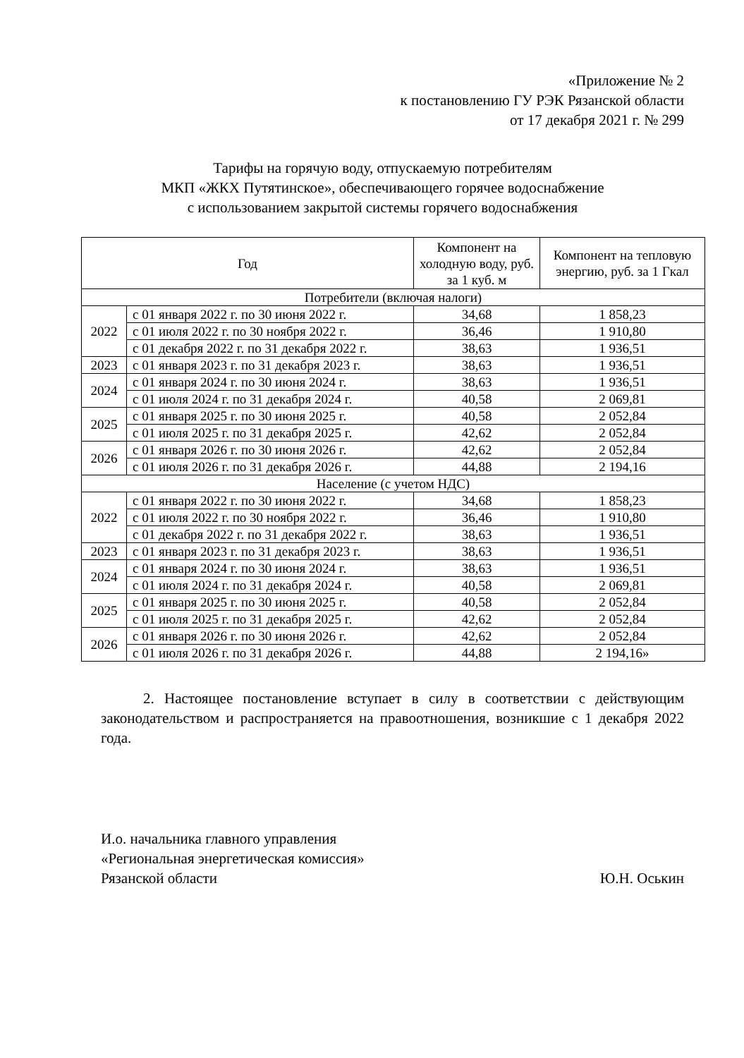«Приложение № 2
к постановлению ГУ РЭК Рязанской области
от 17 декабря 2021 г. № 299
Тарифы на горячую воду, отпускаемую потребителям
МКП «ЖКХ Путятинское», обеспечивающего горячее водоснабжение
с использованием закрытой системы горячего водоснабжения
| Год | | Компонент на холодную воду, руб. за 1 куб. м | Компонент на тепловую энергию, руб. за 1 Гкал |
| --- | --- | --- | --- |
| Потребители (включая налоги) | | | |
| 2022 | с 01 января 2022 г. по 30 июня 2022 г. | 34,68 | 1 858,23 |
| | с 01 июля 2022 г. по 30 ноября 2022 г. | 36,46 | 1 910,80 |
| | с 01 декабря 2022 г. по 31 декабря 2022 г. | 38,63 | 1 936,51 |
| 2023 | с 01 января 2023 г. по 31 декабря 2023 г. | 38,63 | 1 936,51 |
| 2024 | с 01 января 2024 г. по 30 июня 2024 г. | 38,63 | 1 936,51 |
| | с 01 июля 2024 г. по 31 декабря 2024 г. | 40,58 | 2 069,81 |
| 2025 | с 01 января 2025 г. по 30 июня 2025 г. | 40,58 | 2 052,84 |
| | с 01 июля 2025 г. по 31 декабря 2025 г. | 42,62 | 2 052,84 |
| 2026 | с 01 января 2026 г. по 30 июня 2026 г. | 42,62 | 2 052,84 |
| | с 01 июля 2026 г. по 31 декабря 2026 г. | 44,88 | 2 194,16 |
| Население (с учетом НДС) | | | |
| 2022 | с 01 января 2022 г. по 30 июня 2022 г. | 34,68 | 1 858,23 |
| | с 01 июля 2022 г. по 30 ноября 2022 г. | 36,46 | 1 910,80 |
| | с 01 декабря 2022 г. по 31 декабря 2022 г. | 38,63 | 1 936,51 |
| 2023 | с 01 января 2023 г. по 31 декабря 2023 г. | 38,63 | 1 936,51 |
| 2024 | с 01 января 2024 г. по 30 июня 2024 г. | 38,63 | 1 936,51 |
| | с 01 июля 2024 г. по 31 декабря 2024 г. | 40,58 | 2 069,81 |
| 2025 | с 01 января 2025 г. по 30 июня 2025 г. | 40,58 | 2 052,84 |
| | с 01 июля 2025 г. по 31 декабря 2025 г. | 42,62 | 2 052,84 |
| 2026 | с 01 января 2026 г. по 30 июня 2026 г. | 42,62 | 2 052,84 |
| | с 01 июля 2026 г. по 31 декабря 2026 г. | 44,88 | 2 194,16» |
2. Настоящее постановление вступает в силу в соответствии с действующим законодательством и распространяется на правоотношения, возникшие с 1 декабря 2022 года.
И.о. начальника главного управления
«Региональная энергетическая комиссия»
Рязанской области
Ю.Н. Оськин